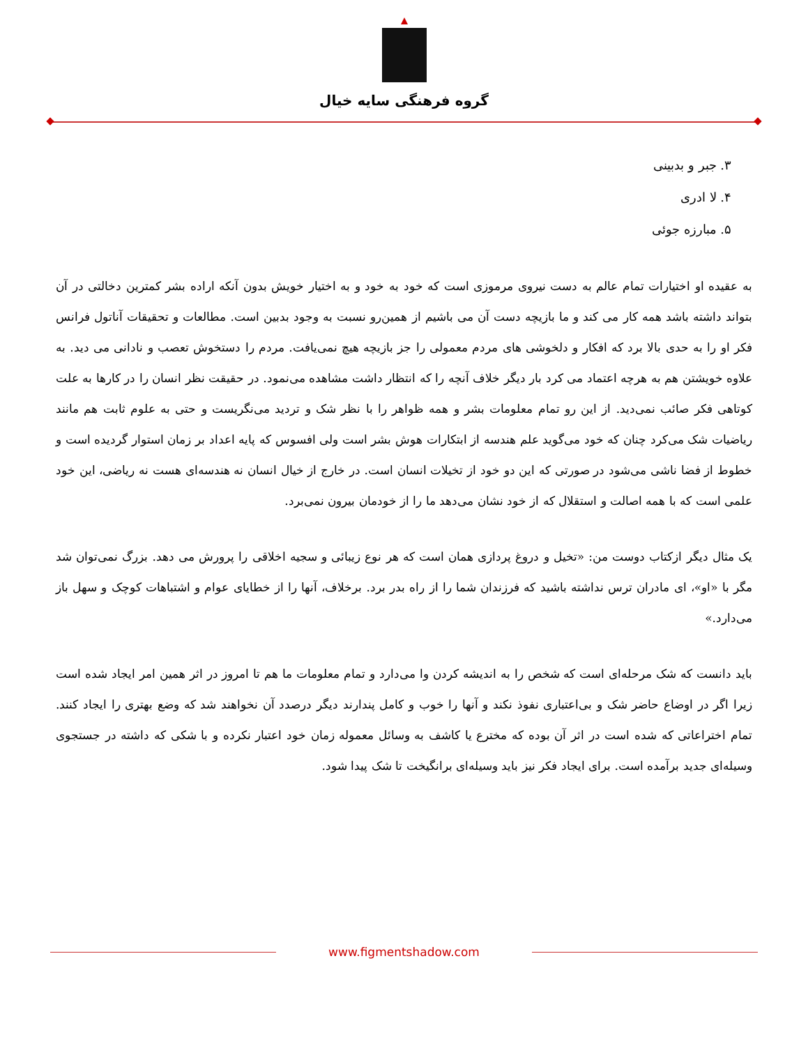گروه فرهنگی سایه خیال
۳. جبر و بدبینی
۴. لا ادری
۵. مبارزه جوئی
به عقیده او اختیارات تمام عالم به دست نیروی مرموزی است که خود به خود و به اختیار خویش بدون آنکه اراده بشر کمترین دخالتی در آن بتواند داشته باشد همه کار می کند و ما بازیچه دست آن می باشیم از همین‌رو نسبت به وجود بدبین است. مطالعات و تحقیقات آناتول فرانس فکر او را به حدی بالا برد که افکار و دلخوشی های مردم معمولی را جز بازیچه هیچ نمی‌یافت. مردم را دستخوش تعصب و نادانی می دید. به علاوه خویشتن هم به هرچه اعتماد می کرد بار دیگر خلاف آنچه را که انتظار داشت مشاهده می‌نمود. در حقیقت نظر انسان را در کارها به علت کوتاهی فکر صائب نمی‌دید. از این رو تمام معلومات بشر و همه ظواهر را با نظر شک و تردید می‌نگریست و حتی به علوم ثابت هم مانند ریاضیات شک می‌کرد چنان که خود می‌گوید علم هندسه از ابتکارات هوش بشر است ولی افسوس که پایه اعداد بر زمان استوار گردیده است و خطوط از فضا ناشی می‌شود در صورتی که این دو خود از تخیلات انسان است. در خارج از خیال انسان نه هندسه‌ای هست نه ریاضی، این خود علمی است که با همه اصالت و استقلال که از خود نشان می‌دهد ما را از خودمان بیرون نمی‌برد.
یک مثال دیگر ازکتاب دوست من: «تخیل و دروغ پردازی همان است که هر نوع زیبائی و سجیه اخلاقی را پرورش می دهد. بزرگ نمی‌توان شد مگر با «او»، ای مادران ترس نداشته باشید که فرزندان شما را از راه بدر برد. برخلاف، آنها را از خطایای عوام و اشتباهات کوچک و سهل باز می‌دارد.»
باید دانست که شک مرحله‌ای است که شخص را به اندیشه کردن وا می‌دارد و تمام معلومات ما هم تا امروز در اثر همین امر ایجاد شده است زیرا اگر در اوضاع حاضر شک و بی‌اعتباری نفوذ نکند و آنها را خوب و کامل پندارند دیگر درصدد آن نخواهند شد که وضع بهتری را ایجاد کنند. تمام اختراعاتی که شده است در اثر آن بوده که مخترع یا کاشف به وسائل معموله زمان خود اعتبار نکرده و با شکی که داشته در جستجوی وسیله‌ای جدید برآمده است. برای ایجاد فکر نیز باید وسیله‌ای برانگیخت تا شک پیدا شود.
www.figmentshadow.com